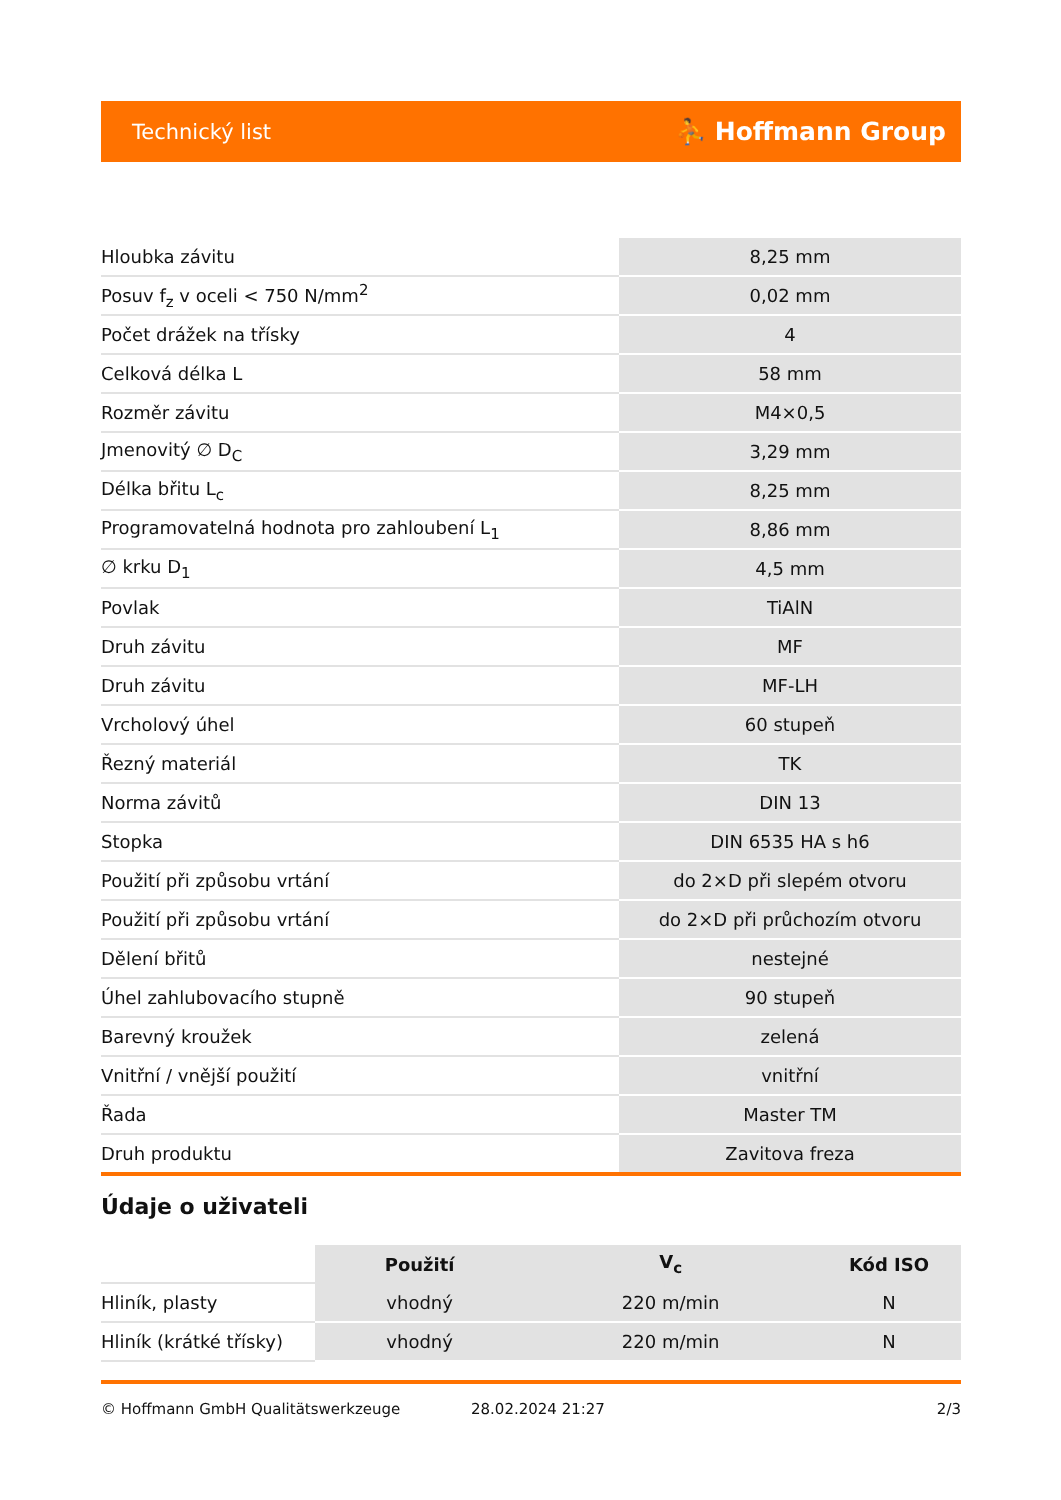Technický list ⛹ Hoffmann Group
| Hloubka závitu | 8,25 mm |
| Posuv f<sub>z</sub> v oceli < 750 N/mm<sup>2</sup> | 0,02 mm |
| Počet drážek na třísky | 4 |
| Celková délka L | 58 mm |
| Rozměr závitu | M4×0,5 |
| Jmenovitý ∅ D<sub>C</sub> | 3,29 mm |
| Délka břitu L<sub>c</sub> | 8,25 mm |
| Programovatelná hodnota pro zahloubení L<sub>1</sub> | 8,86 mm |
| ∅ krku D<sub>1</sub> | 4,5 mm |
| Povlak | TiAlN |
| Druh závitu | MF |
| Druh závitu | MF-LH |
| Vrcholový úhel | 60 stupeň |
| Řezný materiál | TK |
| Norma závitů | DIN 13 |
| Stopka | DIN 6535 HA s h6 |
| Použití při způsobu vrtání | do 2×D při slepém otvoru |
| Použití při způsobu vrtání | do 2×D při průchozím otvoru |
| Dělení břitů | nestejné |
| Úhel zahlubovacího stupně | 90 stupeň |
| Barevný kroužek | zelená |
| Vnitřní / vnější použití | vnitřní |
| Řada | Master TM |
| Druh produktu | Zavitova freza |
Údaje o uživateli
| | Použití | V<sub>c</sub> | Kód ISO |
| Hliník, plasty | vhodný | 220 m/min | N |
| Hliník (krátké třísky) | vhodný | 220 m/min | N |
© Hoffmann GmbH Qualitätswerkzeuge 28.02.2024 21:27 2/3